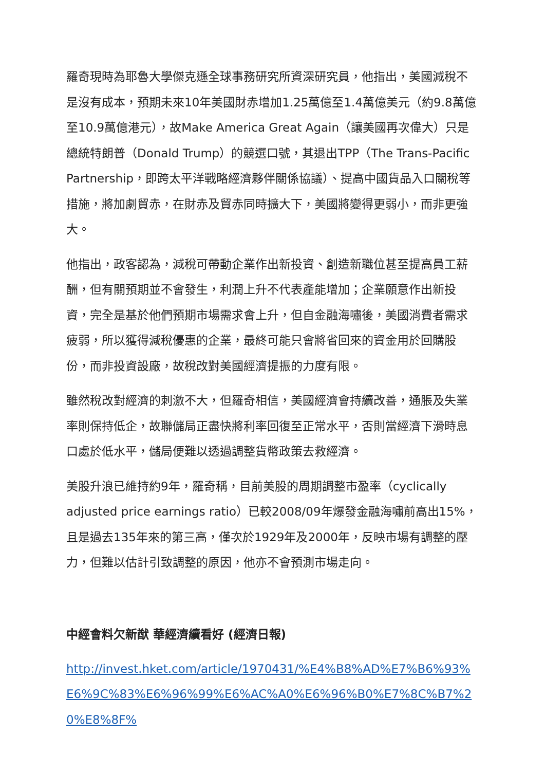羅奇現時為耶魯大學傑克遜全球事務研究所資深研究員，他指出，美國減稅不是沒有成本，預期未來10年美國財赤增加1.25萬億至1.4萬億美元（約9.8萬億至10.9萬億港元），故Make America Great Again（讓美國再次偉大）只是總統特朗普（Donald Trump）的競選口號，其退出TPP（The Trans-Pacific Partnership，即跨太平洋戰略經濟夥伴關係協議）、提高中國貨品入口關稅等措施，將加劇貿赤，在財赤及貿赤同時擴大下，美國將變得更弱小，而非更強大。
他指出，政客認為，減稅可帶動企業作出新投資、創造新職位甚至提高員工薪酬，但有關預期並不會發生，利潤上升不代表產能增加；企業願意作出新投資，完全是基於他們預期市場需求會上升，但自金融海嘯後，美國消費者需求疲弱，所以獲得減稅優惠的企業，最終可能只會將省回來的資金用於回購股份，而非投資設廠，故稅改對美國經濟提振的力度有限。
雖然稅改對經濟的刺激不大，但羅奇相信，美國經濟會持續改善，通脹及失業率則保持低企，故聯儲局正盡快將利率回復至正常水平，否則當經濟下滑時息口處於低水平，儲局便難以透過調整貨幣政策去救經濟。
美股升浪已維持約9年，羅奇稱，目前美股的周期調整市盈率（cyclically adjusted price earnings ratio）已較2008/09年爆發金融海嘯前高出15%，且是過去135年來的第三高，僅次於1929年及2000年，反映市場有調整的壓力，但難以估計引致調整的原因，他亦不會預測市場走向。
中經會料欠新猷 華經濟續看好 (經濟日報)
http://invest.hket.com/article/1970431/%E4%B8%AD%E7%B6%93%E6%9C%83%E6%96%99%E6%AC%A0%E6%96%B0%E7%8C%B7%20%E8%8F%